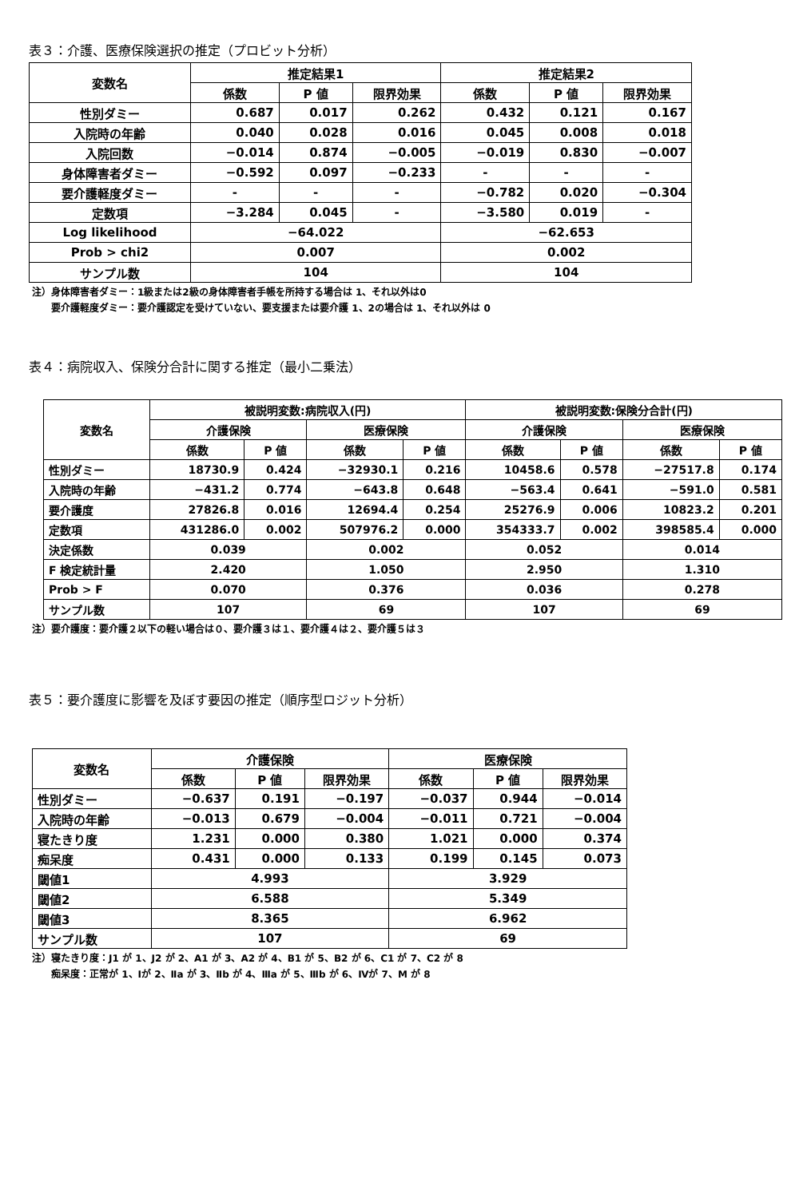表３：介護、医療保険選択の推定（プロビット分析）
| 変数名 | 推定結果1 | | | 推定結果2 | | |
| --- | --- | --- | --- | --- | --- | --- |
| | 係数 | P 値 | 限界効果 | 係数 | P 値 | 限界効果 |
| 性別ダミー | 0.687 | 0.017 | 0.262 | 0.432 | 0.121 | 0.167 |
| 入院時の年齢 | 0.040 | 0.028 | 0.016 | 0.045 | 0.008 | 0.018 |
| 入院回数 | −0.014 | 0.874 | −0.005 | −0.019 | 0.830 | −0.007 |
| 身体障害者ダミー | −0.592 | 0.097 | −0.233 | - | - | - |
| 要介護軽度ダミー | - | - | - | −0.782 | 0.020 | −0.304 |
| 定数項 | −3.284 | 0.045 | - | −3.580 | 0.019 | - |
| Log likelihood | −64.022 | | | −62.653 | | |
| Prob > chi2 | 0.007 | | | 0.002 | | |
| サンプル数 | 104 | | | 104 | | |
注）身体障害者ダミー：1級または2級の身体障害者手帳を所持する場合は 1、それ以外は0
　　要介護軽度ダミー：要介護認定を受けていない、要支援または要介護 1、2の場合は 1、それ以外は 0
表４：病院収入、保険分合計に関する推定（最小二乗法）
| 変数名 | 被説明変数:病院収入(円) | | | | 被説明変数:保険分合計(円) | | | |
| --- | --- | --- | --- | --- | --- | --- | --- | --- |
| | 介護保険 | | 医療保険 | | 介護保険 | | 医療保険 | |
| | 係数 | P 値 | 係数 | P 値 | 係数 | P 値 | 係数 | P 値 |
| 性別ダミー | 18730.9 | 0.424 | −32930.1 | 0.216 | 10458.6 | 0.578 | −27517.8 | 0.174 |
| 入院時の年齢 | −431.2 | 0.774 | −643.8 | 0.648 | −563.4 | 0.641 | −591.0 | 0.581 |
| 要介護度 | 27826.8 | 0.016 | 12694.4 | 0.254 | 25276.9 | 0.006 | 10823.2 | 0.201 |
| 定数項 | 431286.0 | 0.002 | 507976.2 | 0.000 | 354333.7 | 0.002 | 398585.4 | 0.000 |
| 決定係数 | 0.039 | | 0.002 | | 0.052 | | 0.014 | |
| F 検定統計量 | 2.420 | | 1.050 | | 2.950 | | 1.310 | |
| Prob > F | 0.070 | | 0.376 | | 0.036 | | 0.278 | |
| サンプル数 | 107 | | 69 | | 107 | | 69 | |
注）要介護度：要介護２以下の軽い場合は０、要介護３は１、要介護４は２、要介護５は３
表５：要介護度に影響を及ぼす要因の推定（順序型ロジット分析）
| 変数名 | 介護保険 | | | 医療保険 | | |
| --- | --- | --- | --- | --- | --- | --- |
| | 係数 | P 値 | 限界効果 | 係数 | P 値 | 限界効果 |
| 性別ダミー | −0.637 | 0.191 | −0.197 | −0.037 | 0.944 | −0.014 |
| 入院時の年齢 | −0.013 | 0.679 | −0.004 | −0.011 | 0.721 | −0.004 |
| 寝たきり度 | 1.231 | 0.000 | 0.380 | 1.021 | 0.000 | 0.374 |
| 痴呆度 | 0.431 | 0.000 | 0.133 | 0.199 | 0.145 | 0.073 |
| 閾値1 | 4.993 | | | 3.929 | | |
| 閾値2 | 6.588 | | | 5.349 | | |
| 閾値3 | 8.365 | | | 6.962 | | |
| サンプル数 | 107 | | | 69 | | |
注）寝たきり度：J1 が 1、J2 が 2、A1 が 3、A2 が 4、B1 が 5、B2 が 6、C1 が 7、C2 が 8
　　痴呆度：正常が 1、Ⅰが 2、Ⅱa が 3、Ⅱb が 4、Ⅲa が 5、Ⅲb が 6、Ⅳが 7、M が 8